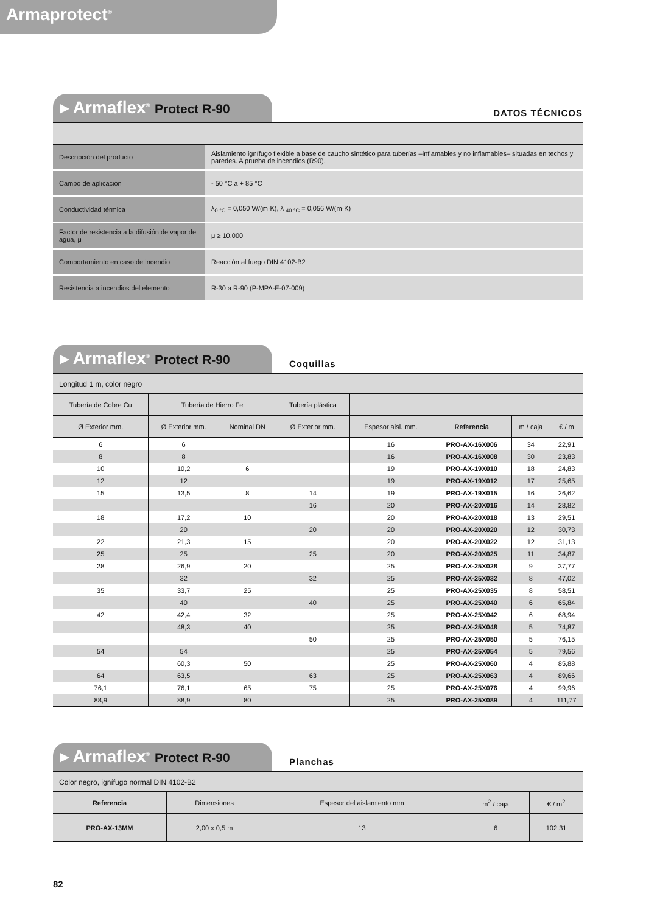Armaprotect<sup>®</sup>
▸ Armaflex<sup>®</sup> Protect R-90
DATOS TÉCNICOS
| Descripción del producto | Aislamiento ignífugo flexible a base de caucho sintético para tuberías –inflamables y no inflamables– situadas en techos y paredes. A prueba de incendios (R90). |
| Campo de aplicación | - 50 °C a + 85 °C |
| Conductividad térmica | λ<sub>0 °C</sub> = 0,050 W/(m·K), λ <sub>40 °C</sub> = 0,056 W/(m·K) |
| Factor de resistencia a la difusión de vapor de agua, μ | μ ≥ 10.000 |
| Comportamiento en caso de incendio | Reacción al fuego DIN 4102-B2 |
| Resistencia a incendios del elemento | R-30 a R-90 (P-MPA-E-07-009) |
▸ Armaflex<sup>®</sup> Protect R-90
Coquillas
Longitud 1 m, color negro
| Tubería de Cobre Cu | Tubería de Hierro Fe | | Tubería plástica | | | | |
| --- | --- | --- | --- | --- | --- | --- | --- |
| Ø Exterior mm. | Ø Exterior mm. | Nominal DN | Ø Exterior mm. | Espesor aisl. mm. | Referencia | m / caja | € / m |
| 6 | 6 | | | 16 | PRO-AX-16X006 | 34 | 22,91 |
| 8 | 8 | | | 16 | PRO-AX-16X008 | 30 | 23,83 |
| 10 | 10,2 | 6 | | 19 | PRO-AX-19X010 | 18 | 24,83 |
| 12 | 12 | | | 19 | PRO-AX-19X012 | 17 | 25,65 |
| 15 | 13,5 | 8 | 14 | 19 | PRO-AX-19X015 | 16 | 26,62 |
| | | | 16 | 20 | PRO-AX-20X016 | 14 | 28,82 |
| 18 | 17,2 | 10 | | 20 | PRO-AX-20X018 | 13 | 29,51 |
| | 20 | | 20 | 20 | PRO-AX-20X020 | 12 | 30,73 |
| 22 | 21,3 | 15 | | 20 | PRO-AX-20X022 | 12 | 31,13 |
| 25 | 25 | | 25 | 20 | PRO-AX-20X025 | 11 | 34,87 |
| 28 | 26,9 | 20 | | 25 | PRO-AX-25X028 | 9 | 37,77 |
| | 32 | | 32 | 25 | PRO-AX-25X032 | 8 | 47,02 |
| 35 | 33,7 | 25 | | 25 | PRO-AX-25X035 | 8 | 58,51 |
| | 40 | | 40 | 25 | PRO-AX-25X040 | 6 | 65,84 |
| 42 | 42,4 | 32 | | 25 | PRO-AX-25X042 | 6 | 68,94 |
| | 48,3 | 40 | | 25 | PRO-AX-25X048 | 5 | 74,87 |
| | | | 50 | 25 | PRO-AX-25X050 | 5 | 76,15 |
| 54 | 54 | | | 25 | PRO-AX-25X054 | 5 | 79,56 |
| | 60,3 | 50 | | 25 | PRO-AX-25X060 | 4 | 85,88 |
| 64 | 63,5 | | 63 | 25 | PRO-AX-25X063 | 4 | 89,66 |
| 76,1 | 76,1 | 65 | 75 | 25 | PRO-AX-25X076 | 4 | 99,96 |
| 88,9 | 88,9 | 80 | | 25 | PRO-AX-25X089 | 4 | 111,77 |
▸ Armaflex<sup>®</sup> Protect R-90
Planchas
Color negro, ignífugo normal DIN 4102-B2
| Referencia | Dimensiones | Espesor del aislamiento mm | m<sup>2</sup> / caja | € / m<sup>2</sup> |
| --- | --- | --- | --- | --- |
| PRO-AX-13MM | 2,00 x 0,5 m | 13 | 6 | 102,31 |
82